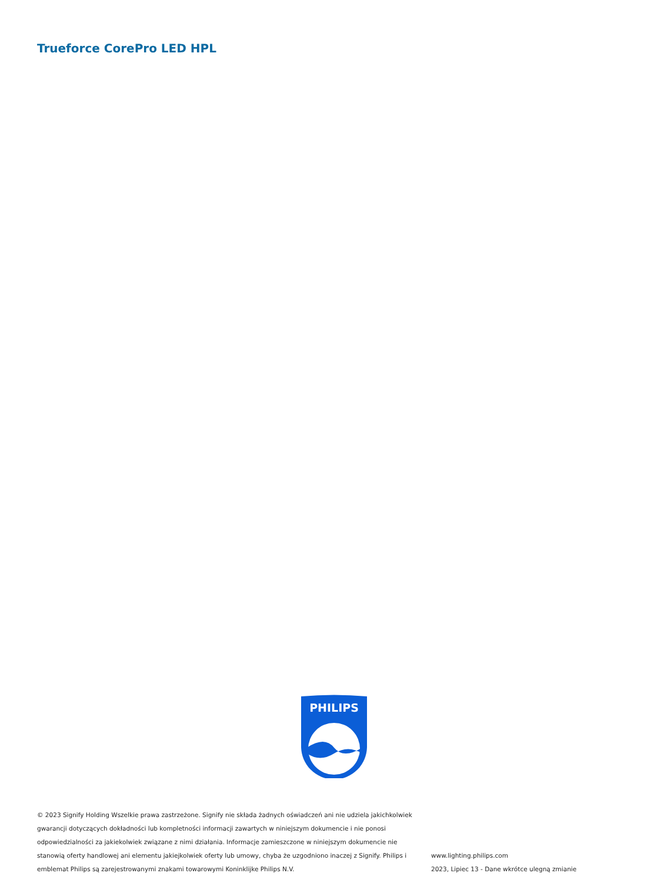Trueforce CorePro LED HPL
PHILIPS
© 2023 Signify Holding Wszelkie prawa zastrzeżone. Signify nie składa żadnych oświadczeń ani nie udziela jakichkolwiek gwarancji dotyczących dokładności lub kompletności informacji zawartych w niniejszym dokumencie i nie ponosi odpowiedzialności za jakiekolwiek związane z nimi działania. Informacje zamieszczone w niniejszym dokumencie nie stanowią oferty handlowej ani elementu jakiejkolwiek oferty lub umowy, chyba że uzgodniono inaczej z Signify. Philips i emblemat Philips są zarejestrowanymi znakami towarowymi Koninklijke Philips N.V.
www.lighting.philips.com
2023, Lipiec 13 - Dane wkrótce ulegną zmianie